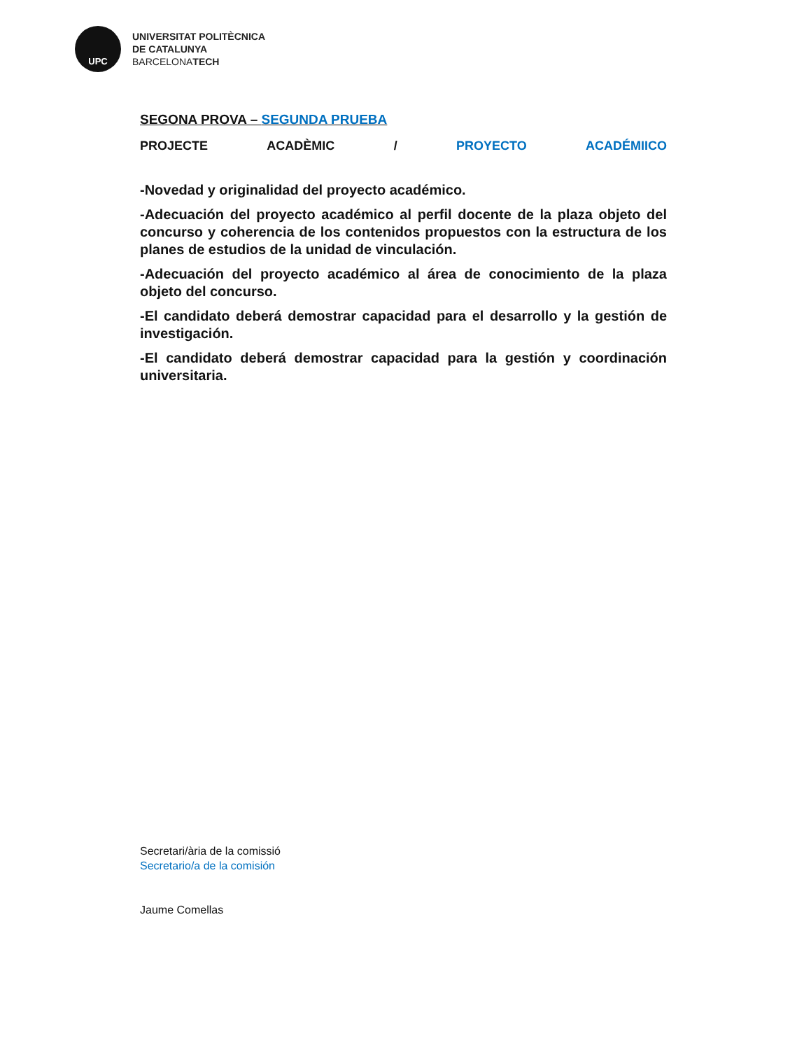UPC
UNIVERSITAT POLITÈCNICA
DE CATALUNYA
BARCELONATECH
SEGONA PROVA – SEGUNDA PRUEBA
PROJECTE ACADÈMIC / PROYECTO ACADÉMIICO
-Novedad y originalidad del proyecto académico.
-Adecuación del proyecto académico al perfil docente de la plaza objeto del concurso y coherencia de los contenidos propuestos con la estructura de los planes de estudios de la unidad de vinculación.
-Adecuación del proyecto académico al área de conocimiento de la plaza objeto del concurso.
-El candidato deberá demostrar capacidad para el desarrollo y la gestión de investigación.
-El candidato deberá demostrar capacidad para la gestión y coordinación universitaria.
Secretari/ària de la comissió
Secretario/a de la comisión
Jaume Comellas